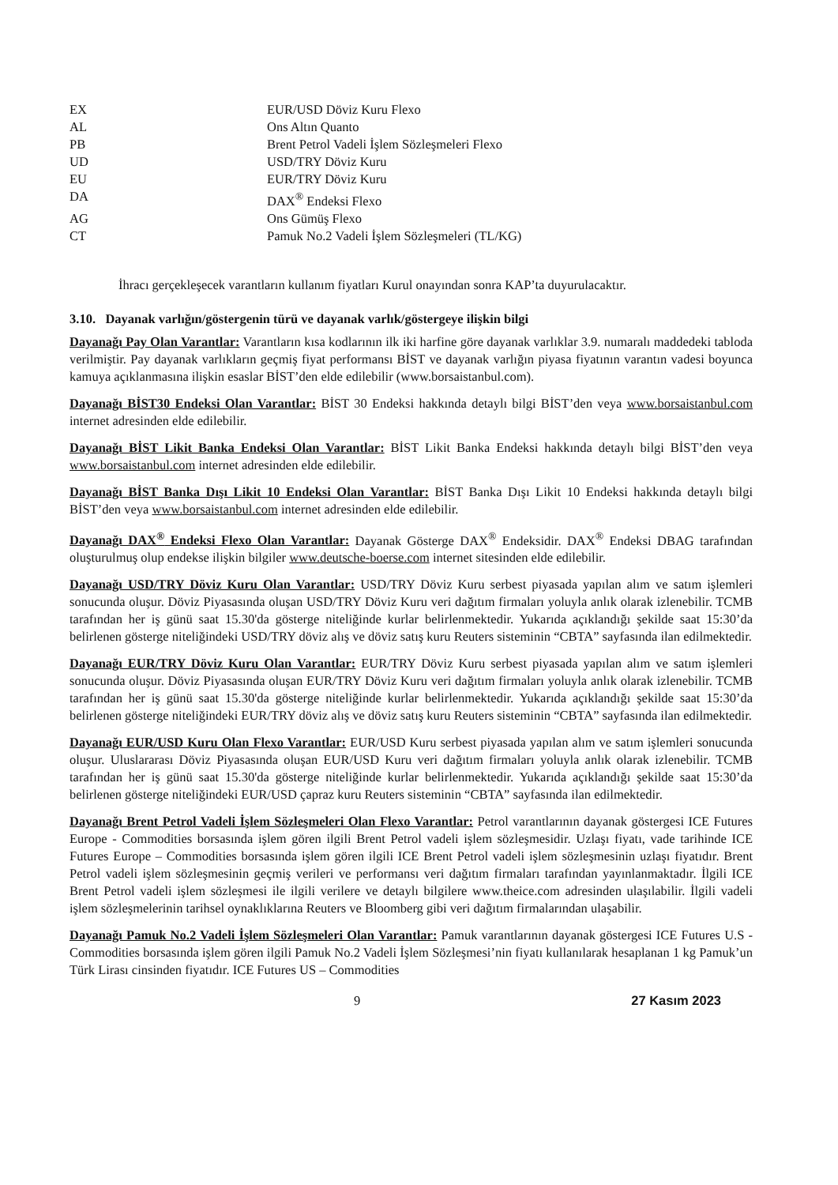| EX | EUR/USD Döviz Kuru Flexo |
| AL | Ons Altın Quanto |
| PB | Brent Petrol Vadeli İşlem Sözleşmeleri Flexo |
| UD | USD/TRY Döviz Kuru |
| EU | EUR/TRY Döviz Kuru |
| DA | DAX<sup>®</sup> Endeksi Flexo |
| AG | Ons Gümüş Flexo |
| CT | Pamuk No.2 Vadeli İşlem Sözleşmeleri (TL/KG) |
İhracı gerçekleşecek varantların kullanım fiyatları Kurul onayından sonra KAP’ta duyurulacaktır.
3.10. Dayanak varlığın/göstergenin türü ve dayanak varlık/göstergeye ilişkin bilgi
Dayanağı Pay Olan Varantlar: Varantların kısa kodlarının ilk iki harfine göre dayanak varlıklar 3.9. numaralı maddedeki tabloda verilmiştir. Pay dayanak varlıkların geçmiş fiyat performansı BİST ve dayanak varlığın piyasa fiyatının varantın vadesi boyunca kamuya açıklanmasına ilişkin esaslar BİST’den elde edilebilir (www.borsaistanbul.com).
Dayanağı BİST30 Endeksi Olan Varantlar: BİST 30 Endeksi hakkında detaylı bilgi BİST’den veya www.borsaistanbul.com internet adresinden elde edilebilir.
Dayanağı BİST Likit Banka Endeksi Olan Varantlar: BİST Likit Banka Endeksi hakkında detaylı bilgi BİST’den veya www.borsaistanbul.com internet adresinden elde edilebilir.
Dayanağı BİST Banka Dışı Likit 10 Endeksi Olan Varantlar: BİST Banka Dışı Likit 10 Endeksi hakkında detaylı bilgi BİST’den veya www.borsaistanbul.com internet adresinden elde edilebilir.
Dayanağı DAX<sup>®</sup> Endeksi Flexo Olan Varantlar: Dayanak Gösterge DAX<sup>®</sup> Endeksidir. DAX<sup>®</sup> Endeksi DBAG tarafından oluşturulmuş olup endekse ilişkin bilgiler www.deutsche-boerse.com internet sitesinden elde edilebilir.
Dayanağı USD/TRY Döviz Kuru Olan Varantlar: USD/TRY Döviz Kuru serbest piyasada yapılan alım ve satım işlemleri sonucunda oluşur. Döviz Piyasasında oluşan USD/TRY Döviz Kuru veri dağıtım firmaları yoluyla anlık olarak izlenebilir. TCMB tarafından her iş günü saat 15.30'da gösterge niteliğinde kurlar belirlenmektedir. Yukarıda açıklandığı şekilde saat 15:30’da belirlenen gösterge niteliğindeki USD/TRY döviz alış ve döviz satış kuru Reuters sisteminin “CBTA” sayfasında ilan edilmektedir.
Dayanağı EUR/TRY Döviz Kuru Olan Varantlar: EUR/TRY Döviz Kuru serbest piyasada yapılan alım ve satım işlemleri sonucunda oluşur. Döviz Piyasasında oluşan EUR/TRY Döviz Kuru veri dağıtım firmaları yoluyla anlık olarak izlenebilir. TCMB tarafından her iş günü saat 15.30'da gösterge niteliğinde kurlar belirlenmektedir. Yukarıda açıklandığı şekilde saat 15:30’da belirlenen gösterge niteliğindeki EUR/TRY döviz alış ve döviz satış kuru Reuters sisteminin “CBTA” sayfasında ilan edilmektedir.
Dayanağı EUR/USD Kuru Olan Flexo Varantlar: EUR/USD Kuru serbest piyasada yapılan alım ve satım işlemleri sonucunda oluşur. Uluslararası Döviz Piyasasında oluşan EUR/USD Kuru veri dağıtım firmaları yoluyla anlık olarak izlenebilir. TCMB tarafından her iş günü saat 15.30'da gösterge niteliğinde kurlar belirlenmektedir. Yukarıda açıklandığı şekilde saat 15:30’da belirlenen gösterge niteliğindeki EUR/USD çapraz kuru Reuters sisteminin “CBTA” sayfasında ilan edilmektedir.
Dayanağı Brent Petrol Vadeli İşlem Sözleşmeleri Olan Flexo Varantlar: Petrol varantlarının dayanak göstergesi ICE Futures Europe - Commodities borsasında işlem gören ilgili Brent Petrol vadeli işlem sözleşmesidir. Uzlaşı fiyatı, vade tarihinde ICE Futures Europe – Commodities borsasında işlem gören ilgili ICE Brent Petrol vadeli işlem sözleşmesinin uzlaşı fiyatıdır. Brent Petrol vadeli işlem sözleşmesinin geçmiş verileri ve performansı veri dağıtım firmaları tarafından yayınlanmaktadır. İlgili ICE Brent Petrol vadeli işlem sözleşmesi ile ilgili verilere ve detaylı bilgilere www.theice.com adresinden ulaşılabilir. İlgili vadeli işlem sözleşmelerinin tarihsel oynaklıklarına Reuters ve Bloomberg gibi veri dağıtım firmalarından ulaşabilir.
Dayanağı Pamuk No.2 Vadeli İşlem Sözleşmeleri Olan Varantlar: Pamuk varantlarının dayanak göstergesi ICE Futures U.S - Commodities borsasında işlem gören ilgili Pamuk No.2 Vadeli İşlem Sözleşmesi’nin fiyatı kullanılarak hesaplanan 1 kg Pamuk’un Türk Lirası cinsinden fiyatıdır. ICE Futures US – Commodities
9 27 Kasım 2023